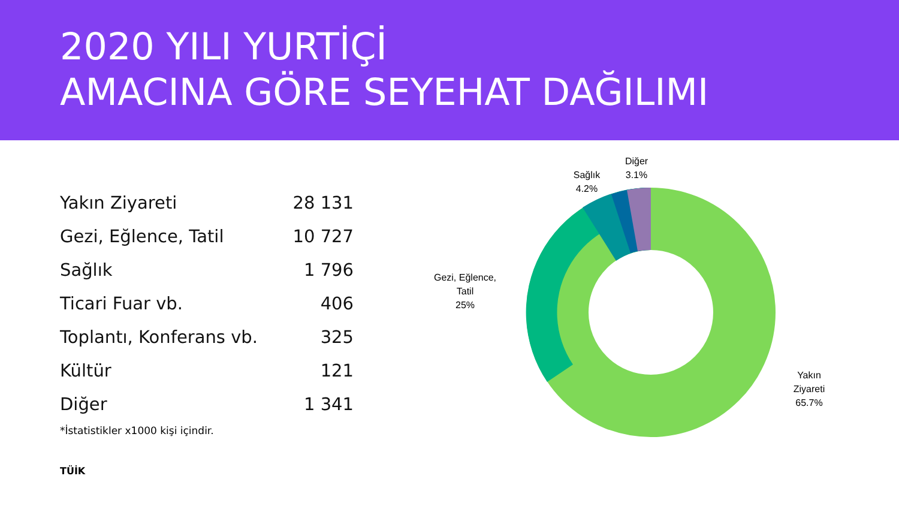2020 YILI YURTİÇİ
AMACINA GÖRE SEYEHAT DAĞILIMI
| Yakın Ziyareti | 28 131 |
| Gezi, Eğlence, Tatil | 10 727 |
| Sağlık | 1 796 |
| Ticari Fuar vb. | 406 |
| Toplantı, Konferans vb. | 325 |
| Kültür | 121 |
| Diğer | 1 341 |
*İstatistikler x1000 kişi içindir.
TÜİK
Diğer
3.1%
Sağlık
4.2%
Gezi, Eğlence,
Tatil
25%
Yakın
Ziyareti
65.7%